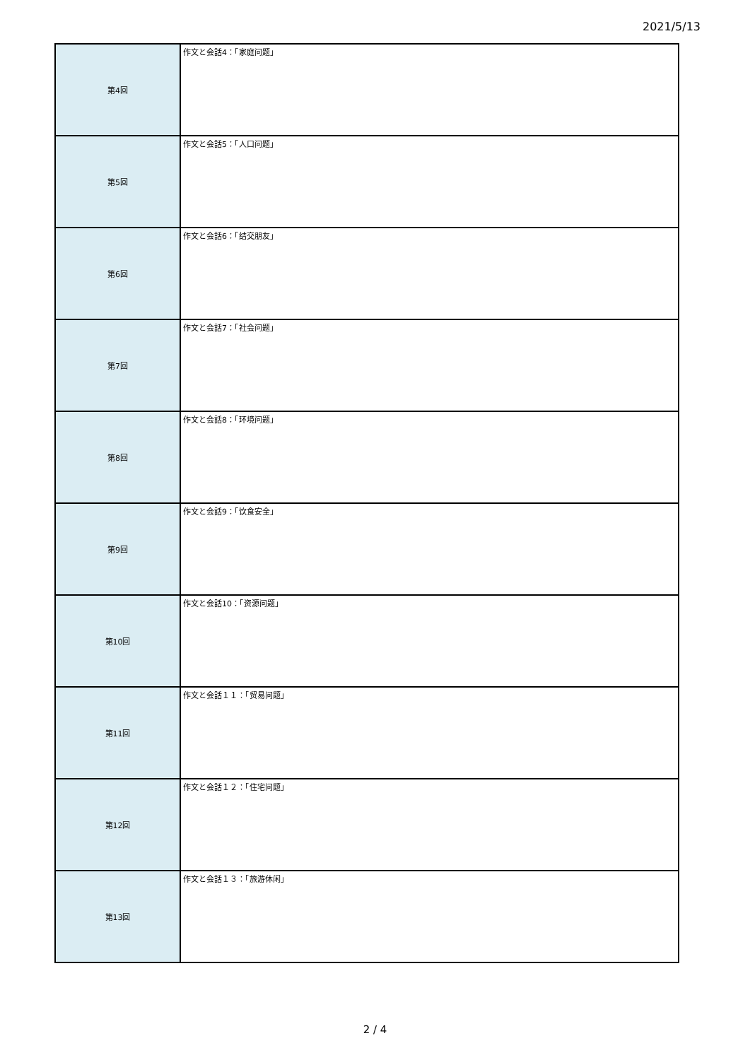2021/5/13
| 第4回 | 作文と会話4：「家庭问题」 |
| 第5回 | 作文と会話5：「人口问题」 |
| 第6回 | 作文と会話6：「结交朋友」 |
| 第7回 | 作文と会話7：「社会问题」 |
| 第8回 | 作文と会話8：「环境问题」 |
| 第9回 | 作文と会話9：「饮食安全」 |
| 第10回 | 作文と会話10：「资源问题」 |
| 第11回 | 作文と会話１１：「贸易问题」 |
| 第12回 | 作文と会話１２：「住宅问题」 |
| 第13回 | 作文と会話１３：「旅游休闲」 |
2 / 4